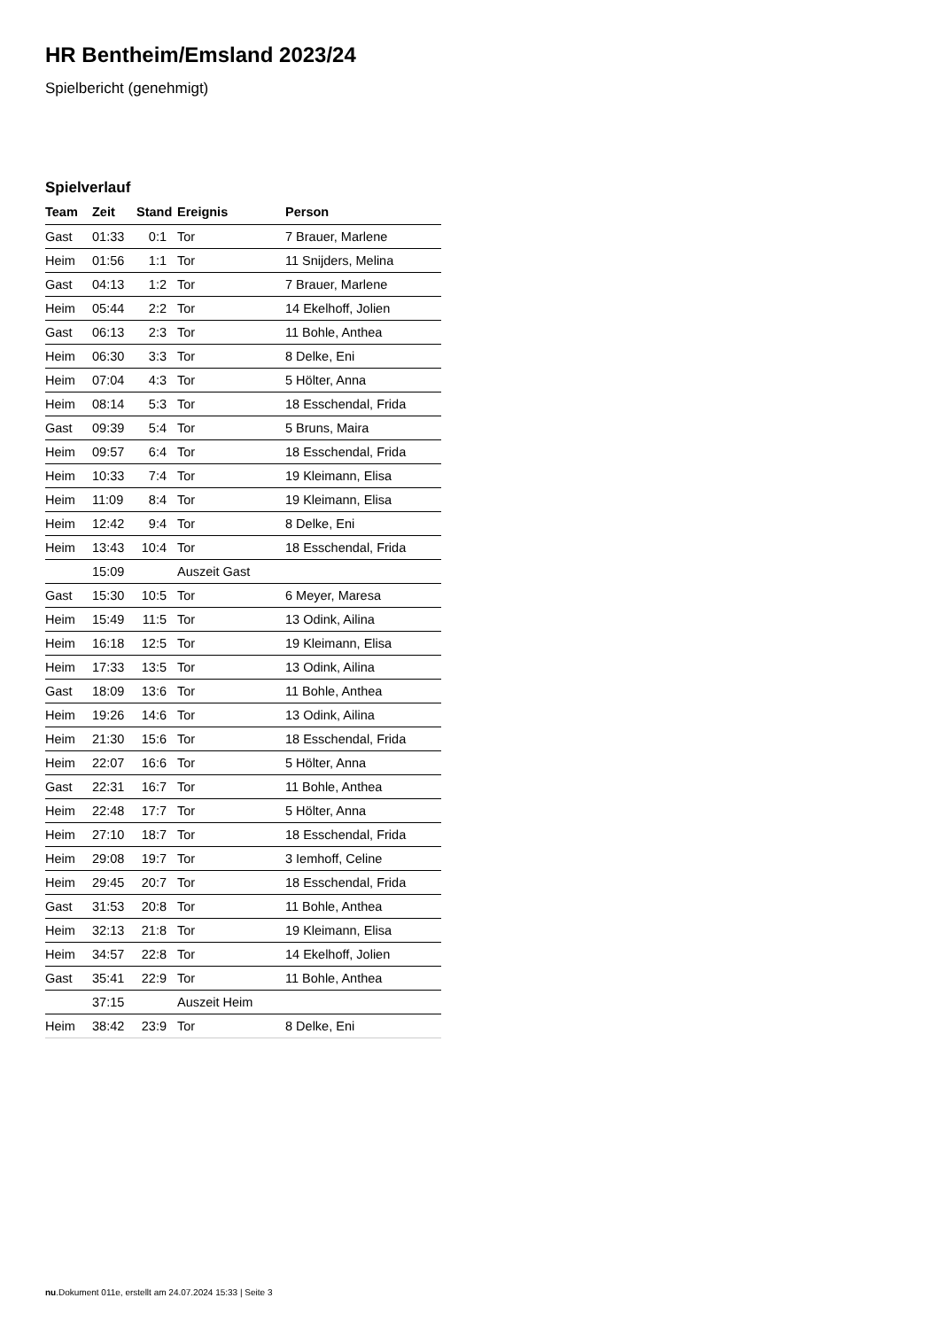HR Bentheim/Emsland 2023/24
Spielbericht (genehmigt)
Spielverlauf
| Team | Zeit | Stand | Ereignis | Person |
| --- | --- | --- | --- | --- |
| Gast | 01:33 | 0:1 | Tor | 7 Brauer, Marlene |
| Heim | 01:56 | 1:1 | Tor | 11 Snijders, Melina |
| Gast | 04:13 | 1:2 | Tor | 7 Brauer, Marlene |
| Heim | 05:44 | 2:2 | Tor | 14 Ekelhoff, Jolien |
| Gast | 06:13 | 2:3 | Tor | 11 Bohle, Anthea |
| Heim | 06:30 | 3:3 | Tor | 8 Delke, Eni |
| Heim | 07:04 | 4:3 | Tor | 5 Hölter, Anna |
| Heim | 08:14 | 5:3 | Tor | 18 Esschendal, Frida |
| Gast | 09:39 | 5:4 | Tor | 5 Bruns, Maira |
| Heim | 09:57 | 6:4 | Tor | 18 Esschendal, Frida |
| Heim | 10:33 | 7:4 | Tor | 19 Kleimann, Elisa |
| Heim | 11:09 | 8:4 | Tor | 19 Kleimann, Elisa |
| Heim | 12:42 | 9:4 | Tor | 8 Delke, Eni |
| Heim | 13:43 | 10:4 | Tor | 18 Esschendal, Frida |
| | 15:09 | | Auszeit Gast | |
| Gast | 15:30 | 10:5 | Tor | 6 Meyer, Maresa |
| Heim | 15:49 | 11:5 | Tor | 13 Odink, Ailina |
| Heim | 16:18 | 12:5 | Tor | 19 Kleimann, Elisa |
| Heim | 17:33 | 13:5 | Tor | 13 Odink, Ailina |
| Gast | 18:09 | 13:6 | Tor | 11 Bohle, Anthea |
| Heim | 19:26 | 14:6 | Tor | 13 Odink, Ailina |
| Heim | 21:30 | 15:6 | Tor | 18 Esschendal, Frida |
| Heim | 22:07 | 16:6 | Tor | 5 Hölter, Anna |
| Gast | 22:31 | 16:7 | Tor | 11 Bohle, Anthea |
| Heim | 22:48 | 17:7 | Tor | 5 Hölter, Anna |
| Heim | 27:10 | 18:7 | Tor | 18 Esschendal, Frida |
| Heim | 29:08 | 19:7 | Tor | 3 Iemhoff, Celine |
| Heim | 29:45 | 20:7 | Tor | 18 Esschendal, Frida |
| Gast | 31:53 | 20:8 | Tor | 11 Bohle, Anthea |
| Heim | 32:13 | 21:8 | Tor | 19 Kleimann, Elisa |
| Heim | 34:57 | 22:8 | Tor | 14 Ekelhoff, Jolien |
| Gast | 35:41 | 22:9 | Tor | 11 Bohle, Anthea |
| | 37:15 | | Auszeit Heim | |
| Heim | 38:42 | 23:9 | Tor | 8 Delke, Eni |
nu.Dokument 011e, erstellt am 24.07.2024 15:33 | Seite 3